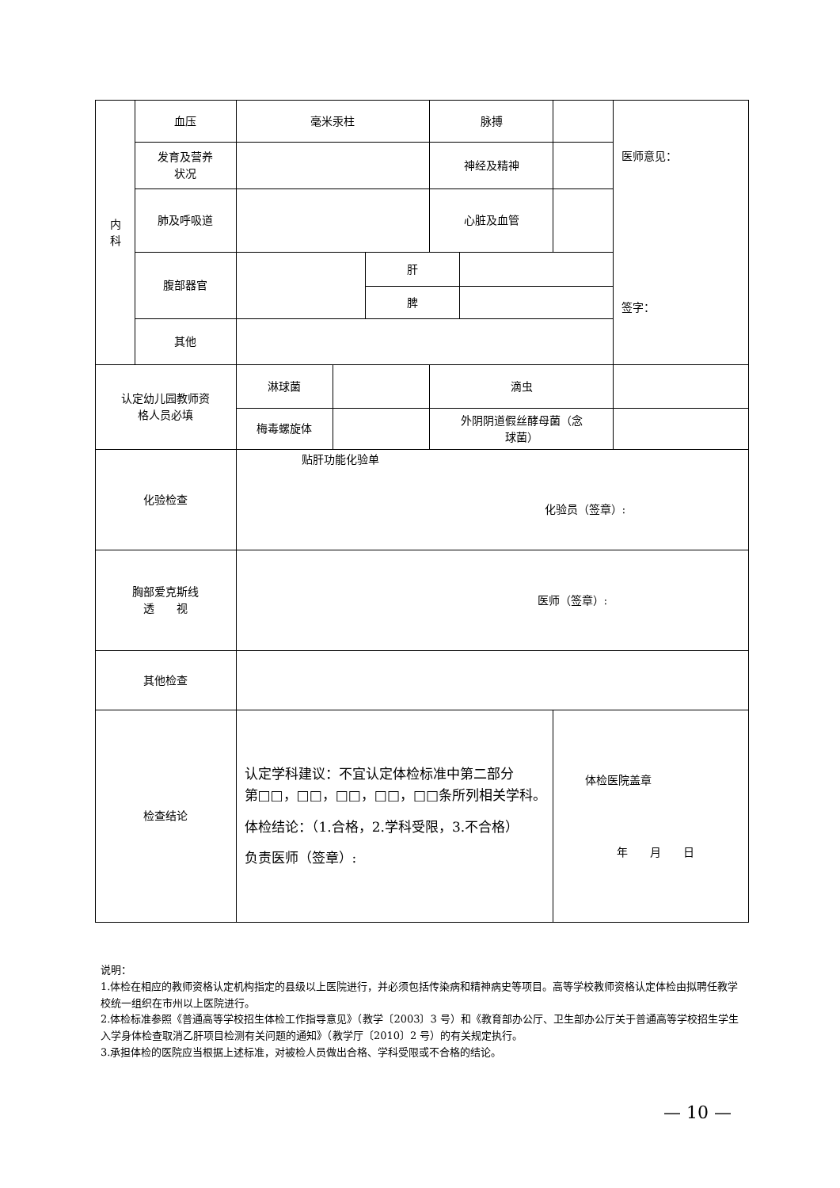| 内 科 | 血压 | 毫米汞柱 | | | 脉搏 | | | 医师意见： 签字： |
| | 发育及营养 状况 | | | | 神经及精神 | | | |
| | 肺及呼吸道 | | | | 心脏及血管 | | | |
| | 腹部器官 | | | 肝 | | | | |
| | | | | 脾 | | | | |
| | 其他 | | | | | | | |
| 认定幼儿园教师资 格人员必填 | | 淋球菌 | | | 滴虫 | | | |
| | | 梅毒螺旋体 | | | 外阴阴道假丝酵母菌（念 球菌） | | | |
| 化验检查 | | 贴肝功能化验单 化验员（签章）: | | | | | | |
| 胸部爱克斯线 透 视 | | 医师（签章）: | | | | | | |
| 其他检查 | | | | | | | | |
| 检查结论 | | 认定学科建议：不宜认定体检标准中第二部分 第□□，□□，□□，□□，□□条所列相关学科。 体检结论：（1.合格，2.学科受限，3.不合格） 负责医师（签章）: | | | | | 体检医院盖章 年 月 日 | |
说明：
1.体检在相应的教师资格认定机构指定的县级以上医院进行，并必须包括传染病和精神病史等项目。高等学校教师资格认定体检由拟聘任教学校统一组织在市州以上医院进行。
2.体检标准参照《普通高等学校招生体检工作指导意见》（教学〔2003〕3 号）和《教育部办公厅、卫生部办公厅关于普通高等学校招生学生入学身体检查取消乙肝项目检测有关问题的通知》（教学厅〔2010〕2 号）的有关规定执行。
3.承担体检的医院应当根据上述标准，对被检人员做出合格、学科受限或不合格的结论。
— 10 —